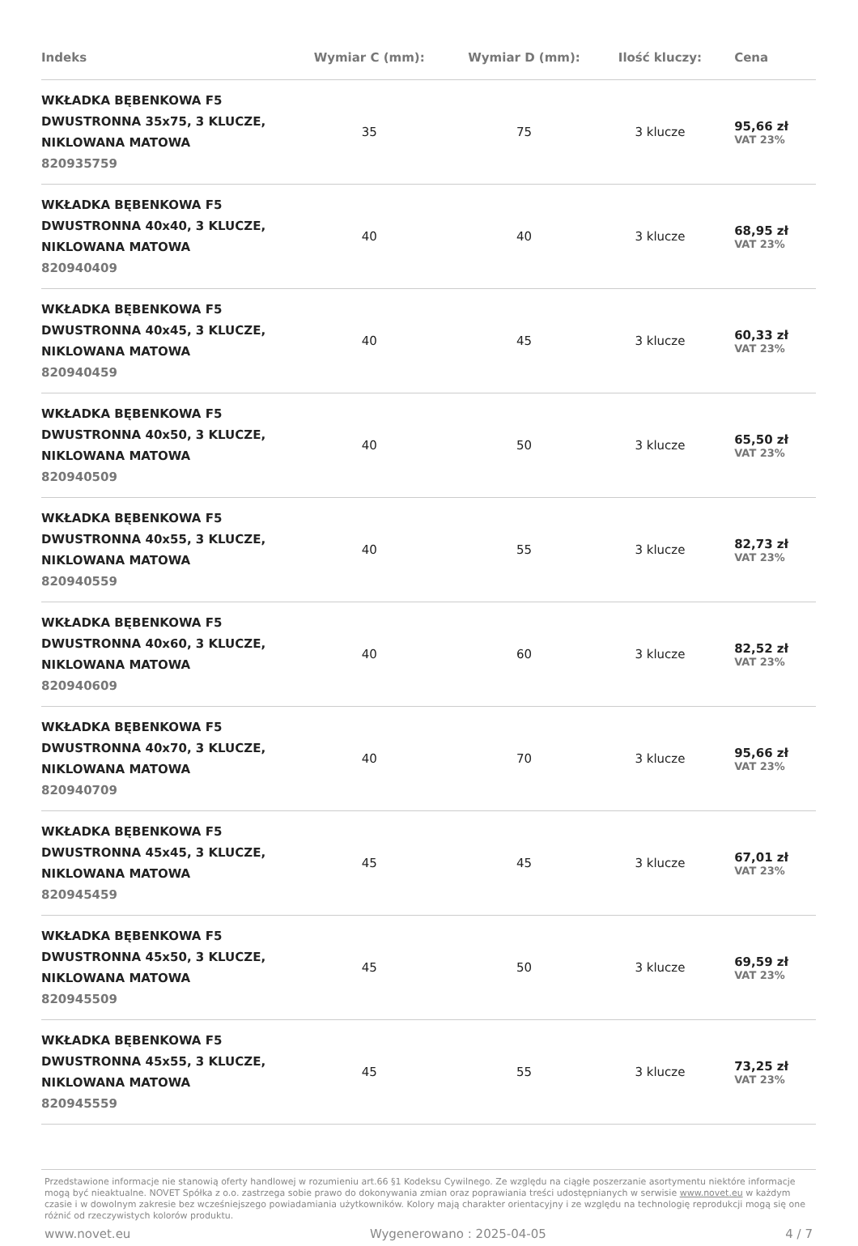| Indeks | Wymiar C (mm): | Wymiar D (mm): | Ilość kluczy: | Cena |
| --- | --- | --- | --- | --- |
| WKŁADKA BĘBENKOWA F5 DWUSTRONNA 35x75, 3 KLUCZE, NIKLOWANA MATOWA 820935759 | 35 | 75 | 3 klucze | 95,66 zł VAT 23% |
| WKŁADKA BĘBENKOWA F5 DWUSTRONNA 40x40, 3 KLUCZE, NIKLOWANA MATOWA 820940409 | 40 | 40 | 3 klucze | 68,95 zł VAT 23% |
| WKŁADKA BĘBENKOWA F5 DWUSTRONNA 40x45, 3 KLUCZE, NIKLOWANA MATOWA 820940459 | 40 | 45 | 3 klucze | 60,33 zł VAT 23% |
| WKŁADKA BĘBENKOWA F5 DWUSTRONNA 40x50, 3 KLUCZE, NIKLOWANA MATOWA 820940509 | 40 | 50 | 3 klucze | 65,50 zł VAT 23% |
| WKŁADKA BĘBENKOWA F5 DWUSTRONNA 40x55, 3 KLUCZE, NIKLOWANA MATOWA 820940559 | 40 | 55 | 3 klucze | 82,73 zł VAT 23% |
| WKŁADKA BĘBENKOWA F5 DWUSTRONNA 40x60, 3 KLUCZE, NIKLOWANA MATOWA 820940609 | 40 | 60 | 3 klucze | 82,52 zł VAT 23% |
| WKŁADKA BĘBENKOWA F5 DWUSTRONNA 40x70, 3 KLUCZE, NIKLOWANA MATOWA 820940709 | 40 | 70 | 3 klucze | 95,66 zł VAT 23% |
| WKŁADKA BĘBENKOWA F5 DWUSTRONNA 45x45, 3 KLUCZE, NIKLOWANA MATOWA 820945459 | 45 | 45 | 3 klucze | 67,01 zł VAT 23% |
| WKŁADKA BĘBENKOWA F5 DWUSTRONNA 45x50, 3 KLUCZE, NIKLOWANA MATOWA 820945509 | 45 | 50 | 3 klucze | 69,59 zł VAT 23% |
| WKŁADKA BĘBENKOWA F5 DWUSTRONNA 45x55, 3 KLUCZE, NIKLOWANA MATOWA 820945559 | 45 | 55 | 3 klucze | 73,25 zł VAT 23% |
Przedstawione informacje nie stanowią oferty handlowej w rozumieniu art.66 §1 Kodeksu Cywilnego. Ze względu na ciągłe poszerzanie asortymentu niektóre informacje mogą być nieaktualne. NOVET Spółka z o.o. zastrzega sobie prawo do dokonywania zmian oraz poprawiania treści udostępnianych w serwisie www.novet.eu w każdym czasie i w dowolnym zakresie bez wcześniejszego powiadamiania użytkowników. Kolory mają charakter orientacyjny i ze względu na technologię reprodukcji mogą się one różnić od rzeczywistych kolorów produktu.
www.novet.eu Wygenerowano : 2025-04-05 4 / 7